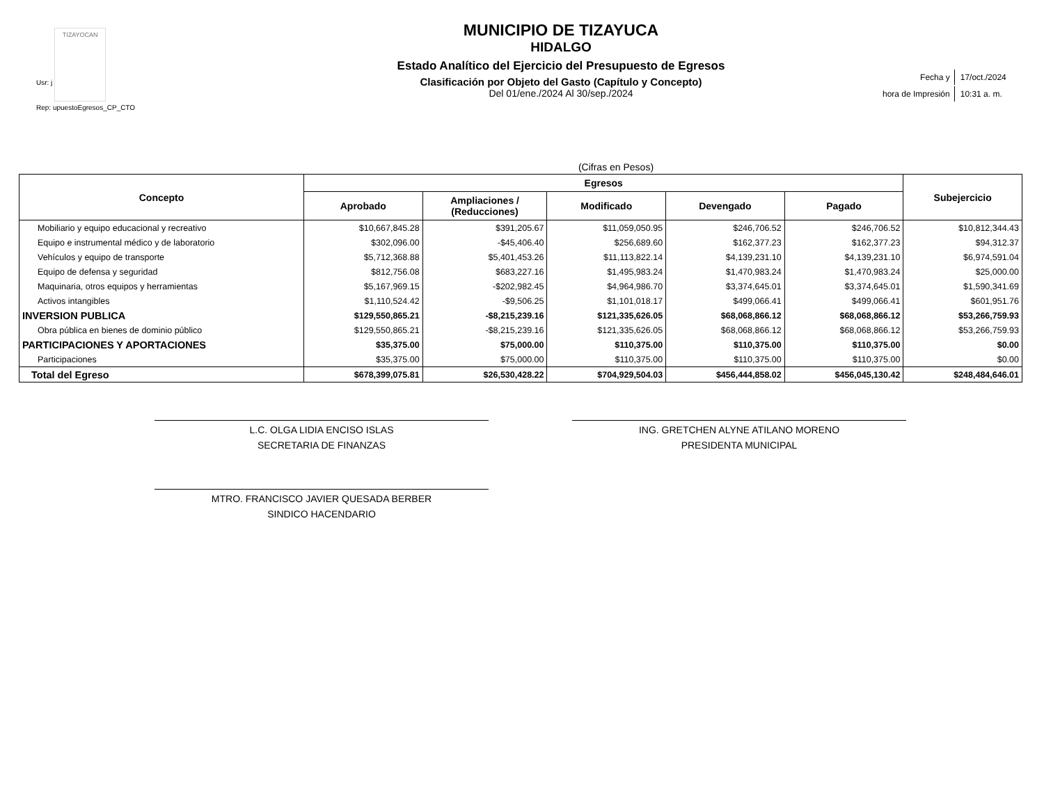Usr: j TIZAYOCAN
Rep: upuestoEgresos_CP_CTO
MUNICIPIO DE TIZAYUCA
HIDALGO
Estado Analítico del Ejercicio del Presupuesto de Egresos
Clasificación por Objeto del Gasto (Capítulo y Concepto)
Del 01/ene./2024 Al 30/sep./2024
| Fecha y | 17/oct./2024 |
| hora de Impresión | 10:31 a. m. |
(Cifras en Pesos)
| Concepto | Egresos | | | | | Subejercicio |
| --- | --- | --- | --- | --- | --- | --- |
| | Aprobado | Ampliaciones / (Reducciones) | Modificado | Devengado | Pagado | |
| Mobiliario y equipo educacional y recreativo | $10,667,845.28 | $391,205.67 | $11,059,050.95 | $246,706.52 | $246,706.52 | $10,812,344.43 |
| Equipo e instrumental médico y de laboratorio | $302,096.00 | -$45,406.40 | $256,689.60 | $162,377.23 | $162,377.23 | $94,312.37 |
| Vehículos y equipo de transporte | $5,712,368.88 | $5,401,453.26 | $11,113,822.14 | $4,139,231.10 | $4,139,231.10 | $6,974,591.04 |
| Equipo de defensa y seguridad | $812,756.08 | $683,227.16 | $1,495,983.24 | $1,470,983.24 | $1,470,983.24 | $25,000.00 |
| Maquinaria, otros equipos y herramientas | $5,167,969.15 | -$202,982.45 | $4,964,986.70 | $3,374,645.01 | $3,374,645.01 | $1,590,341.69 |
| Activos intangibles | $1,110,524.42 | -$9,506.25 | $1,101,018.17 | $499,066.41 | $499,066.41 | $601,951.76 |
| INVERSION PUBLICA | $129,550,865.21 | -$8,215,239.16 | $121,335,626.05 | $68,068,866.12 | $68,068,866.12 | $53,266,759.93 |
| Obra pública en bienes de dominio público | $129,550,865.21 | -$8,215,239.16 | $121,335,626.05 | $68,068,866.12 | $68,068,866.12 | $53,266,759.93 |
| PARTICIPACIONES Y APORTACIONES | $35,375.00 | $75,000.00 | $110,375.00 | $110,375.00 | $110,375.00 | $0.00 |
| Participaciones | $35,375.00 | $75,000.00 | $110,375.00 | $110,375.00 | $110,375.00 | $0.00 |
| Total del Egreso | $678,399,075.81 | $26,530,428.22 | $704,929,504.03 | $456,444,858.02 | $456,045,130.42 | $248,484,646.01 |
L.C. OLGA LIDIA ENCISO ISLAS
SECRETARIA DE FINANZAS
ING. GRETCHEN ALYNE ATILANO MORENO
PRESIDENTA MUNICIPAL
MTRO. FRANCISCO JAVIER QUESADA BERBER
SINDICO HACENDARIO